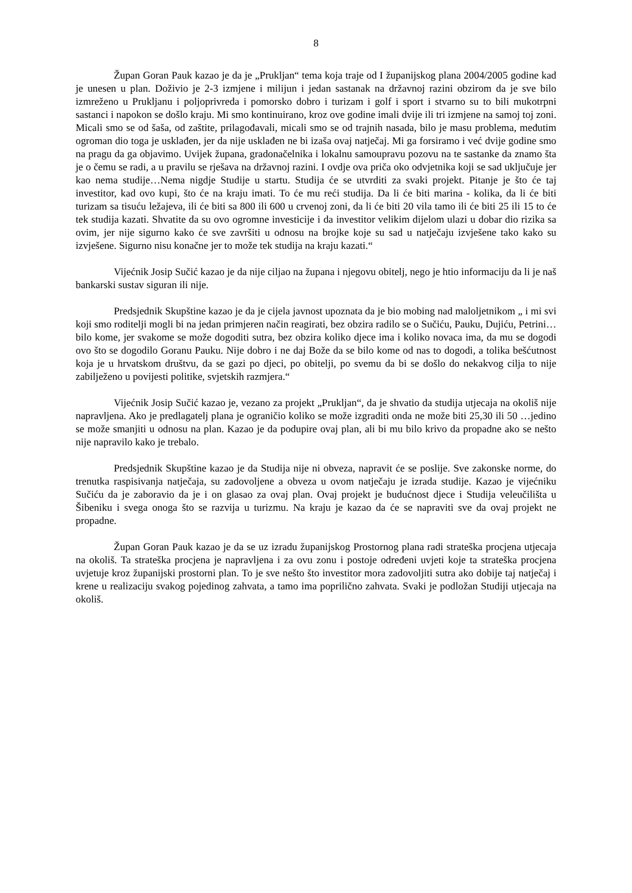8
Župan Goran Pauk kazao je da je „Prukljan“ tema koja traje od I županijskog plana 2004/2005 godine kad je unesen u plan. Doživio je 2-3 izmjene i milijun i jedan sastanak na državnoj razini obzirom da je sve bilo izmreženo u Prukljanu i poljoprivreda i pomorsko dobro i turizam i golf i sport i stvarno su to bili mukotrpni sastanci i napokon se došlo kraju. Mi smo kontinuirano, kroz ove godine imali dvije ili tri izmjene na samoj toj zoni. Micali smo se od šaša, od zaštite, prilagođavali, micali smo se od trajnih nasada, bilo je masu problema, međutim ogroman dio toga je usklađen, jer da nije usklađen ne bi izaša ovaj natječaj. Mi ga forsiramo i već dvije godine smo na pragu da ga objavimo. Uvijek župana, gradonačelnika i lokalnu samoupravu pozovu na te sastanke da znamo šta je o čemu se radi, a u pravilu se rješava na državnoj razini. I ovdje ova priča oko odvjetnika koji se sad uključuje jer kao nema studije…Nema nigdje Studije u startu. Studija će se utvrditi za svaki projekt. Pitanje je što će taj investitor, kad ovo kupi, što će na kraju imati. To će mu reći studija. Da li će biti marina - kolika, da li će biti turizam sa tisuću ležajeva, ili će biti sa 800 ili 600 u crvenoj zoni, da li će biti 20 vila tamo ili će biti 25 ili 15 to će tek studija kazati. Shvatite da su ovo ogromne investicije i da investitor velikim dijelom ulazi u dobar dio rizika sa ovim, jer nije sigurno kako će sve završiti u odnosu na brojke koje su sad u natječaju izvješene tako kako su izvješene. Sigurno nisu konačne jer to može tek studija na kraju kazati.“
Vijećnik Josip Sučić kazao je da nije ciljao na župana i njegovu obitelj, nego je htio informaciju da li je naš bankarski sustav siguran ili nije.
Predsjednik Skupštine kazao je da je cijela javnost upoznata da je bio mobing nad maloljetnikom „ i mi svi koji smo roditelji mogli bi na jedan primjeren način reagirati, bez obzira radilo se o Sučiću, Pauku, Dujiću, Petrini… bilo kome, jer svakome se može dogoditi sutra, bez obzira koliko djece ima i koliko novaca ima, da mu se dogodi ovo što se dogodilo Goranu Pauku. Nije dobro i ne daj Bože da se bilo kome od nas to dogodi, a tolika bešćutnost koja je u hrvatskom društvu, da se gazi po djeci, po obitelji, po svemu da bi se došlo do nekakvog cilja to nije zabilježeno u povijesti politike, svjetskih razmjera.“
Vijećnik Josip Sučić kazao je, vezano za projekt „Prukljan“, da je shvatio da studija utjecaja na okoliš nije napravljena. Ako je predlagatelj plana je ograničio koliko se može izgraditi onda ne može biti 25,30 ili 50 …jedino se može smanjiti u odnosu na plan. Kazao je da podupire ovaj plan, ali bi mu bilo krivo da propadne ako se nešto nije napravilo kako je trebalo.
Predsjednik Skupštine kazao je da Studija nije ni obveza, napravit će se poslije. Sve zakonske norme, do trenutka raspisivanja natječaja, su zadovoljene a obveza u ovom natječaju je izrada studije. Kazao je vijećniku Sučiću da je zaboravio da je i on glasao za ovaj plan. Ovaj projekt je budućnost djece i Studija veleučilišta u Šibeniku i svega onoga što se razvija u turizmu. Na kraju je kazao da će se napraviti sve da ovaj projekt ne propadne.
Župan Goran Pauk kazao je da se uz izradu županijskog Prostornog plana radi strateška procjena utjecaja na okoliš. Ta strateška procjena je napravljena i za ovu zonu i postoje određeni uvjeti koje ta strateška procjena uvjetuje kroz županijski prostorni plan. To je sve nešto što investitor mora zadovoljiti sutra ako dobije taj natječaj i krene u realizaciju svakog pojedinog zahvata, a tamo ima poprilično zahvata. Svaki je podložan Studiji utjecaja na okoliš.